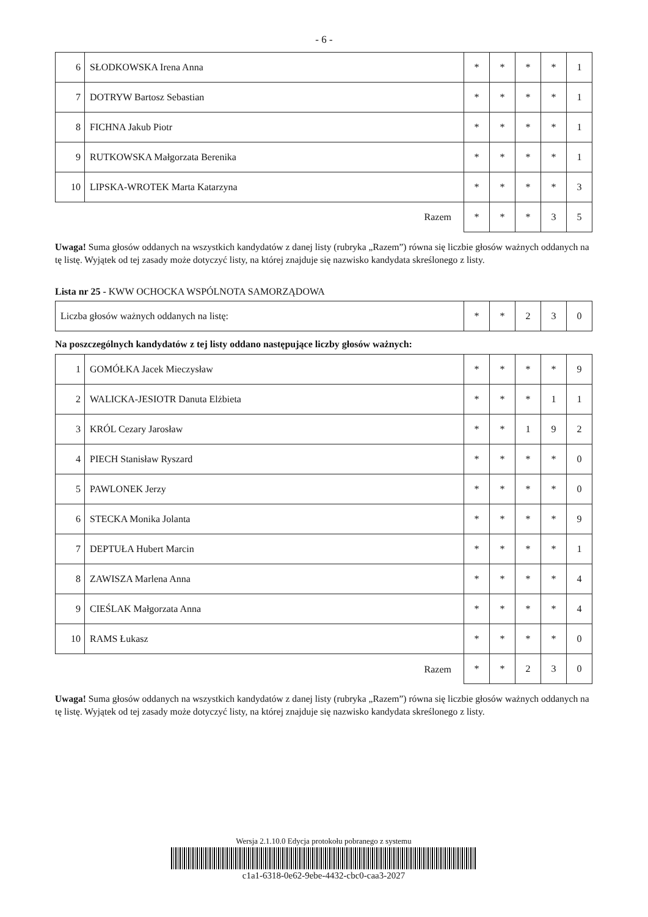- 6 -
| 6 | SŁODKOWSKA Irena Anna | * | * | * | * | 1 |
| 7 | DOTRYW Bartosz Sebastian | * | * | * | * | 1 |
| 8 | FICHNA Jakub Piotr | * | * | * | * | 1 |
| 9 | RUTKOWSKA Małgorzata Berenika | * | * | * | * | 1 |
| 10 | LIPSKA-WROTEK Marta Katarzyna | * | * | * | * | 3 |
| Razem | | * | * | * | 3 | 5 |
Uwaga! Suma głosów oddanych na wszystkich kandydatów z danej listy (rubryka „Razem”) równa się liczbie głosów ważnych oddanych na tę listę. Wyjątek od tej zasady może dotyczyć listy, na której znajduje się nazwisko kandydata skreślonego z listy.
Lista nr 25 - KWW OCHOCKA WSPÓLNOTA SAMORZĄDOWA
| Liczba głosów ważnych oddanych na listę: | * | * | 2 | 3 | 0 |
Na poszczególnych kandydatów z tej listy oddano następujące liczby głosów ważnych:
| 1 | GOMÓŁKA Jacek Mieczysław | * | * | * | * | 9 |
| 2 | WALICKA-JESIOTR Danuta Elżbieta | * | * | * | 1 | 1 |
| 3 | KRÓL Cezary Jarosław | * | * | 1 | 9 | 2 |
| 4 | PIECH Stanisław Ryszard | * | * | * | * | 0 |
| 5 | PAWLONEK Jerzy | * | * | * | * | 0 |
| 6 | STECKA Monika Jolanta | * | * | * | * | 9 |
| 7 | DEPTUŁA Hubert Marcin | * | * | * | * | 1 |
| 8 | ZAWISZA Marlena Anna | * | * | * | * | 4 |
| 9 | CIEŚLAK Małgorzata Anna | * | * | * | * | 4 |
| 10 | RAMS Łukasz | * | * | * | * | 0 |
| Razem | | * | * | 2 | 3 | 0 |
Uwaga! Suma głosów oddanych na wszystkich kandydatów z danej listy (rubryka „Razem”) równa się liczbie głosów ważnych oddanych na tę listę. Wyjątek od tej zasady może dotyczyć listy, na której znajduje się nazwisko kandydata skreślonego z listy.
Wersja 2.1.10.0 Edycja protokołu pobranego z systemu
c1a1-6318-0e62-9ebe-4432-cbc0-caa3-2027